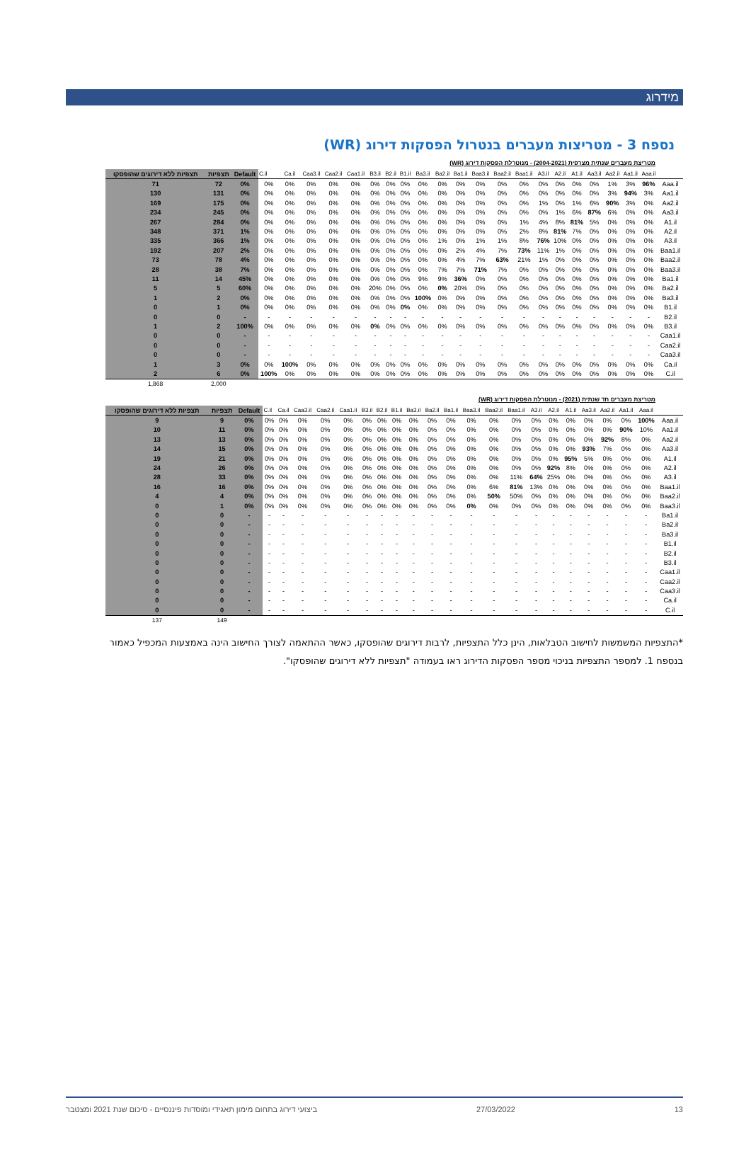מידרוג
נספח 3 - מטריצות מעברים בנטרול הפסקות דירוג (WR)
מטריצת מעברים שנתית מצרפית (2004-2021) - מנוטרלת הפסקות דירוג (WR)
| תצפיות ללא דירוגים שהופסקו | תצפיות | Default | C.il | Ca.il | Caa3.il | Caa2.il | Caa1.il | B3.il | B2.il | B1.il | Ba3.il | Ba2.il | Ba1.il | Baa3.il | Baa2.il | Baa1.il | A3.il | A2.il | A1.il | Aa3.il | Aa2.il | Aa1.il | Aaa.il | |
| --- | --- | --- | --- | --- | --- | --- | --- | --- | --- | --- | --- | --- | --- | --- | --- | --- | --- | --- | --- | --- | --- | --- | --- | --- |
| 71 | 72 | 0% | 0% | 0% | 0% | 0% | 0% | 0% | 0% | 0% | 0% | 0% | 0% | 0% | 0% | 0% | 0% | 0% | 0% | 0% | 1% | 3% | 96% | Aaa.il |
| 130 | 131 | 0% | 0% | 0% | 0% | 0% | 0% | 0% | 0% | 0% | 0% | 0% | 0% | 0% | 0% | 0% | 0% | 0% | 0% | 0% | 3% | 94% | 3% | Aa1.il |
| 169 | 175 | 0% | 0% | 0% | 0% | 0% | 0% | 0% | 0% | 0% | 0% | 0% | 0% | 0% | 0% | 0% | 1% | 0% | 1% | 6% | 90% | 3% | 0% | Aa2.il |
| 234 | 245 | 0% | 0% | 0% | 0% | 0% | 0% | 0% | 0% | 0% | 0% | 0% | 0% | 0% | 0% | 0% | 0% | 1% | 6% | 87% | 6% | 0% | 0% | Aa3.il |
| 267 | 284 | 0% | 0% | 0% | 0% | 0% | 0% | 0% | 0% | 0% | 0% | 0% | 0% | 0% | 0% | 1% | 4% | 8% | 81% | 5% | 0% | 0% | 0% | A1.il |
| 348 | 371 | 1% | 0% | 0% | 0% | 0% | 0% | 0% | 0% | 0% | 0% | 0% | 0% | 0% | 0% | 2% | 8% | 81% | 7% | 0% | 0% | 0% | 0% | A2.il |
| 335 | 366 | 1% | 0% | 0% | 0% | 0% | 0% | 0% | 0% | 0% | 0% | 1% | 0% | 1% | 1% | 8% | 76% | 10% | 0% | 0% | 0% | 0% | 0% | A3.il |
| 192 | 207 | 2% | 0% | 0% | 0% | 0% | 0% | 0% | 0% | 0% | 0% | 0% | 2% | 4% | 7% | 73% | 11% | 1% | 0% | 0% | 0% | 0% | 0% | Baa1.il |
| 73 | 78 | 4% | 0% | 0% | 0% | 0% | 0% | 0% | 0% | 0% | 0% | 0% | 4% | 7% | 63% | 21% | 1% | 0% | 0% | 0% | 0% | 0% | 0% | Baa2.il |
| 28 | 38 | 7% | 0% | 0% | 0% | 0% | 0% | 0% | 0% | 0% | 0% | 7% | 7% | 71% | 7% | 0% | 0% | 0% | 0% | 0% | 0% | 0% | 0% | Baa3.il |
| 11 | 14 | 45% | 0% | 0% | 0% | 0% | 0% | 0% | 0% | 0% | 9% | 9% | 36% | 0% | 0% | 0% | 0% | 0% | 0% | 0% | 0% | 0% | 0% | Ba1.il |
| 5 | 5 | 60% | 0% | 0% | 0% | 0% | 0% | 20% | 0% | 0% | 0% | 0% | 20% | 0% | 0% | 0% | 0% | 0% | 0% | 0% | 0% | 0% | 0% | Ba2.il |
| 1 | 2 | 0% | 0% | 0% | 0% | 0% | 0% | 0% | 0% | 0% | 100% | 0% | 0% | 0% | 0% | 0% | 0% | 0% | 0% | 0% | 0% | 0% | 0% | Ba3.il |
| 0 | 1 | 0% | 0% | 0% | 0% | 0% | 0% | 0% | 0% | 0% | 0% | 0% | 0% | 0% | 0% | 0% | 0% | 0% | 0% | 0% | 0% | 0% | 0% | B1.il |
| 0 | 0 | - | - | - | - | - | - | - | - | - | - | - | - | - | - | - | - | - | - | - | - | - | - | B2.il |
| 1 | 2 | 100% | 0% | 0% | 0% | 0% | 0% | 0% | 0% | 0% | 0% | 0% | 0% | 0% | 0% | 0% | 0% | 0% | 0% | 0% | 0% | 0% | 0% | B3.il |
| 0 | 0 | - | - | - | - | - | - | - | - | - | - | - | - | - | - | - | - | - | - | - | - | - | - | Caa1.il |
| 0 | 0 | - | - | - | - | - | - | - | - | - | - | - | - | - | - | - | - | - | - | - | - | - | - | Caa2.il |
| 0 | 0 | - | - | - | - | - | - | - | - | - | - | - | - | - | - | - | - | - | - | - | - | - | - | Caa3.il |
| 1 | 3 | 0% | 0% | 100% | 0% | 0% | 0% | 0% | 0% | 0% | 0% | 0% | 0% | 0% | 0% | 0% | 0% | 0% | 0% | 0% | 0% | 0% | 0% | Ca.il |
| 2 | 6 | 0% | 100% | 0% | 0% | 0% | 0% | 0% | 0% | 0% | 0% | 0% | 0% | 0% | 0% | 0% | 0% | 0% | 0% | 0% | 0% | 0% | 0% | C.il |
| 1,868 | 2,000 | | | | | | | | | | | | | | | | | | | | | | | |
מטריצת מעברים חד שנתית (2021) - מנוטרלת הפסקות דירוג (WR)
| תצפיות ללא דירוגים שהופסקו | תצפיות | Default | C.il | Ca.il | Caa3.il | Caa2.il | Caa1.il | B3.il | B2.il | B1.il | Ba3.il | Ba2.il | Ba1.il | Baa3.il | Baa2.il | Baa1.il | A3.il | A2.il | A1.il | Aa3.il | Aa2.il | Aa1.il | Aaa.il | |
| --- | --- | --- | --- | --- | --- | --- | --- | --- | --- | --- | --- | --- | --- | --- | --- | --- | --- | --- | --- | --- | --- | --- | --- | --- |
| 9 | 9 | 0% | 0% | 0% | 0% | 0% | 0% | 0% | 0% | 0% | 0% | 0% | 0% | 0% | 0% | 0% | 0% | 0% | 0% | 0% | 0% | 0% | 100% | Aaa.il |
| 10 | 11 | 0% | 0% | 0% | 0% | 0% | 0% | 0% | 0% | 0% | 0% | 0% | 0% | 0% | 0% | 0% | 0% | 0% | 0% | 0% | 0% | 90% | 10% | Aa1.il |
| 13 | 13 | 0% | 0% | 0% | 0% | 0% | 0% | 0% | 0% | 0% | 0% | 0% | 0% | 0% | 0% | 0% | 0% | 0% | 0% | 0% | 92% | 8% | 0% | Aa2.il |
| 14 | 15 | 0% | 0% | 0% | 0% | 0% | 0% | 0% | 0% | 0% | 0% | 0% | 0% | 0% | 0% | 0% | 0% | 0% | 0% | 93% | 7% | 0% | 0% | Aa3.il |
| 19 | 21 | 0% | 0% | 0% | 0% | 0% | 0% | 0% | 0% | 0% | 0% | 0% | 0% | 0% | 0% | 0% | 0% | 0% | 95% | 5% | 0% | 0% | 0% | A1.il |
| 24 | 26 | 0% | 0% | 0% | 0% | 0% | 0% | 0% | 0% | 0% | 0% | 0% | 0% | 0% | 0% | 0% | 0% | 92% | 8% | 0% | 0% | 0% | 0% | A2.il |
| 28 | 33 | 0% | 0% | 0% | 0% | 0% | 0% | 0% | 0% | 0% | 0% | 0% | 0% | 0% | 0% | 11% | 64% | 25% | 0% | 0% | 0% | 0% | 0% | A3.il |
| 16 | 16 | 0% | 0% | 0% | 0% | 0% | 0% | 0% | 0% | 0% | 0% | 0% | 0% | 0% | 6% | 81% | 13% | 0% | 0% | 0% | 0% | 0% | 0% | Baa1.il |
| 4 | 4 | 0% | 0% | 0% | 0% | 0% | 0% | 0% | 0% | 0% | 0% | 0% | 0% | 0% | 50% | 50% | 0% | 0% | 0% | 0% | 0% | 0% | 0% | Baa2.il |
| 0 | 1 | 0% | 0% | 0% | 0% | 0% | 0% | 0% | 0% | 0% | 0% | 0% | 0% | 0% | 0% | 0% | 0% | 0% | 0% | 0% | 0% | 0% | 0% | Baa3.il |
| 0 | 0 | - | - | - | - | - | - | - | - | - | - | - | - | - | - | - | - | - | - | - | - | - | - | Ba1.il |
| 0 | 0 | - | - | - | - | - | - | - | - | - | - | - | - | - | - | - | - | - | - | - | - | - | - | Ba2.il |
| 0 | 0 | - | - | - | - | - | - | - | - | - | - | - | - | - | - | - | - | - | - | - | - | - | - | Ba3.il |
| 0 | 0 | - | - | - | - | - | - | - | - | - | - | - | - | - | - | - | - | - | - | - | - | - | - | B1.il |
| 0 | 0 | - | - | - | - | - | - | - | - | - | - | - | - | - | - | - | - | - | - | - | - | - | - | B2.il |
| 0 | 0 | - | - | - | - | - | - | - | - | - | - | - | - | - | - | - | - | - | - | - | - | - | - | B3.il |
| 0 | 0 | - | - | - | - | - | - | - | - | - | - | - | - | - | - | - | - | - | - | - | - | - | - | Caa1.il |
| 0 | 0 | - | - | - | - | - | - | - | - | - | - | - | - | - | - | - | - | - | - | - | - | - | - | Caa2.il |
| 0 | 0 | - | - | - | - | - | - | - | - | - | - | - | - | - | - | - | - | - | - | - | - | - | - | Caa3.il |
| 0 | 0 | - | - | - | - | - | - | - | - | - | - | - | - | - | - | - | - | - | - | - | - | - | - | Ca.il |
| 0 | 0 | - | - | - | - | - | - | - | - | - | - | - | - | - | - | - | - | - | - | - | - | - | - | C.il |
| 137 | 149 | | | | | | | | | | | | | | | | | | | | | | | |
*התצפיות המשמשות לחישוב הטבלאות, הינן כלל התצפיות, לרבות דירוגים שהופסקו, כאשר ההתאמה לצורך החישוב הינה באמצעות המכפיל כאמור בנספח 1. למספר התצפיות בניכוי מספר הפסקות הדירוג ראו בעמודה "תצפיות ללא דירוגים שהופסקו".
13 27/03/2022 ביצועי דירוג בתחום מימון תאגידי ומוסדות פיננסיים - סיכום שנת 2021 ומצטבר